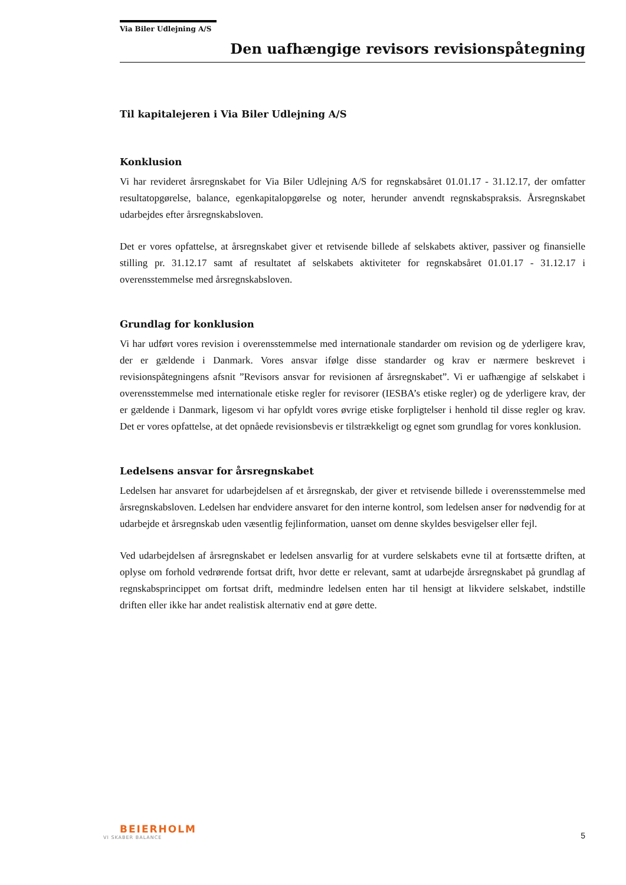Via Biler Udlejning A/S
Den uafhængige revisors revisionspåtegning
Til kapitalejeren i Via Biler Udlejning A/S
Konklusion
Vi har revideret årsregnskabet for Via Biler Udlejning A/S for regnskabsåret 01.01.17 - 31.12.17, der omfatter resultatopgørelse, balance, egenkapitalopgørelse og noter, herunder anvendt regnskabspraksis. Årsregnskabet udarbejdes efter årsregnskabsloven.
Det er vores opfattelse, at årsregnskabet giver et retvisende billede af selskabets aktiver, passiver og finansielle stilling pr. 31.12.17 samt af resultatet af selskabets aktiviteter for regnskabsåret 01.01.17 - 31.12.17 i overensstemmelse med årsregnskabsloven.
Grundlag for konklusion
Vi har udført vores revision i overensstemmelse med internationale standarder om revision og de yderligere krav, der er gældende i Danmark. Vores ansvar ifølge disse standarder og krav er nærmere beskrevet i revisionspåtegningens afsnit ”Revisors ansvar for revisionen af årsregnskabet”. Vi er uafhængige af selskabet i overensstemmelse med internationale etiske regler for revisorer (IESBA’s etiske regler) og de yderligere krav, der er gældende i Danmark, ligesom vi har opfyldt vores øvrige etiske forpligtelser i henhold til disse regler og krav. Det er vores opfattelse, at det opnåede revisionsbevis er tilstrækkeligt og egnet som grundlag for vores konklusion.
Ledelsens ansvar for årsregnskabet
Ledelsen har ansvaret for udarbejdelsen af et årsregnskab, der giver et retvisende billede i overensstemmelse med årsregnskabsloven. Ledelsen har endvidere ansvaret for den interne kontrol, som ledelsen anser for nødvendig for at udarbejde et årsregnskab uden væsentlig fejlinformation, uanset om denne skyldes besvigelser eller fejl.
Ved udarbejdelsen af årsregnskabet er ledelsen ansvarlig for at vurdere selskabets evne til at fortsætte driften, at oplyse om forhold vedrørende fortsat drift, hvor dette er relevant, samt at udarbejde årsregnskabet på grundlag af regnskabsprincippet om fortsat drift, medmindre ledelsen enten har til hensigt at likvidere selskabet, indstille driften eller ikke har andet realistisk alternativ end at gøre dette.
BEIERHOLM
VI SKABER BALANCE
5